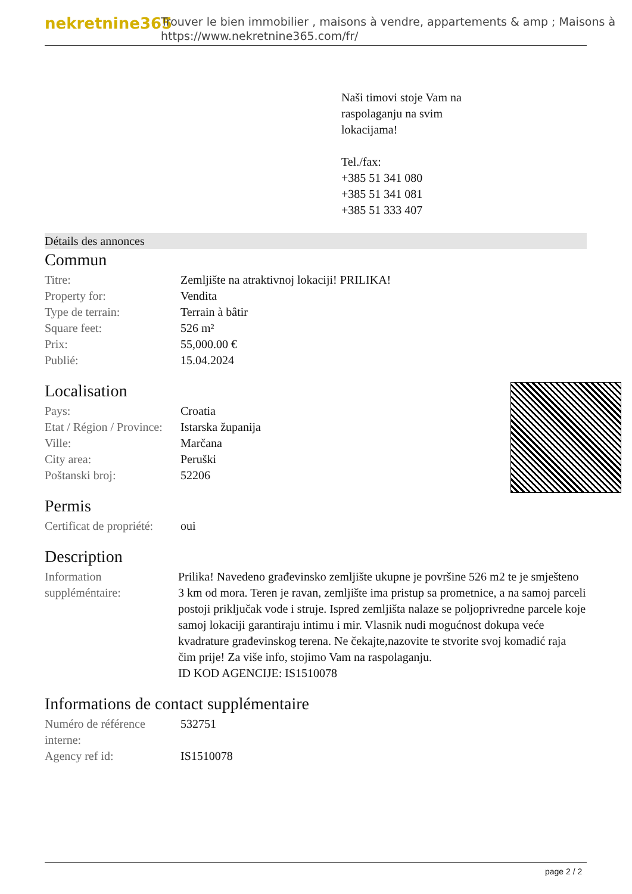nekretnine365
Trouver le bien immobilier , maisons à vendre, appartements & amp ; Maisons à
https://www.nekretnine365.com/fr/
Naši timovi stoje Vam na
raspolaganju na svim
lokacijama!
Tel./fax:
+385 51 341 080
+385 51 341 081
+385 51 333 407
Détails des annonces
Commun
| Titre: | Zemljište na atraktivnoj lokaciji! PRILIKA! |
| Property for: | Vendita |
| Type de terrain: | Terrain à bâtir |
| Square feet: | 526 m² |
| Prix: | 55,000.00 € |
| Publié: | 15.04.2024 |
Localisation
| Pays: | Croatia |
| Etat / Région / Province: | Istarska županija |
| Ville: | Marčana |
| City area: | Peruški |
| Poštanski broj: | 52206 |
Permis
| Certificat de propriété: | oui |
Description
| Information suppléméntaire: | Prilika! Navedeno građevinsko zemljište ukupne je površine 526 m2 te je smješteno 3 km od mora. Teren je ravan, zemljište ima pristup sa prometnice, a na samoj parceli postoji priključak vode i struje. Ispred zemljišta nalaze se poljoprivredne parcele koje samoj lokaciji garantiraju intimu i mir. Vlasnik nudi mogućnost dokupa veće kvadrature građevinskog terena. Ne čekajte,nazovite te stvorite svoj komadić raja čim prije! Za više info, stojimo Vam na raspolaganju. ID KOD AGENCIJE: IS1510078 |
Informations de contact supplémentaire
| Numéro de référence interne: | 532751 |
| Agency ref id: | IS1510078 |
page 2 / 2